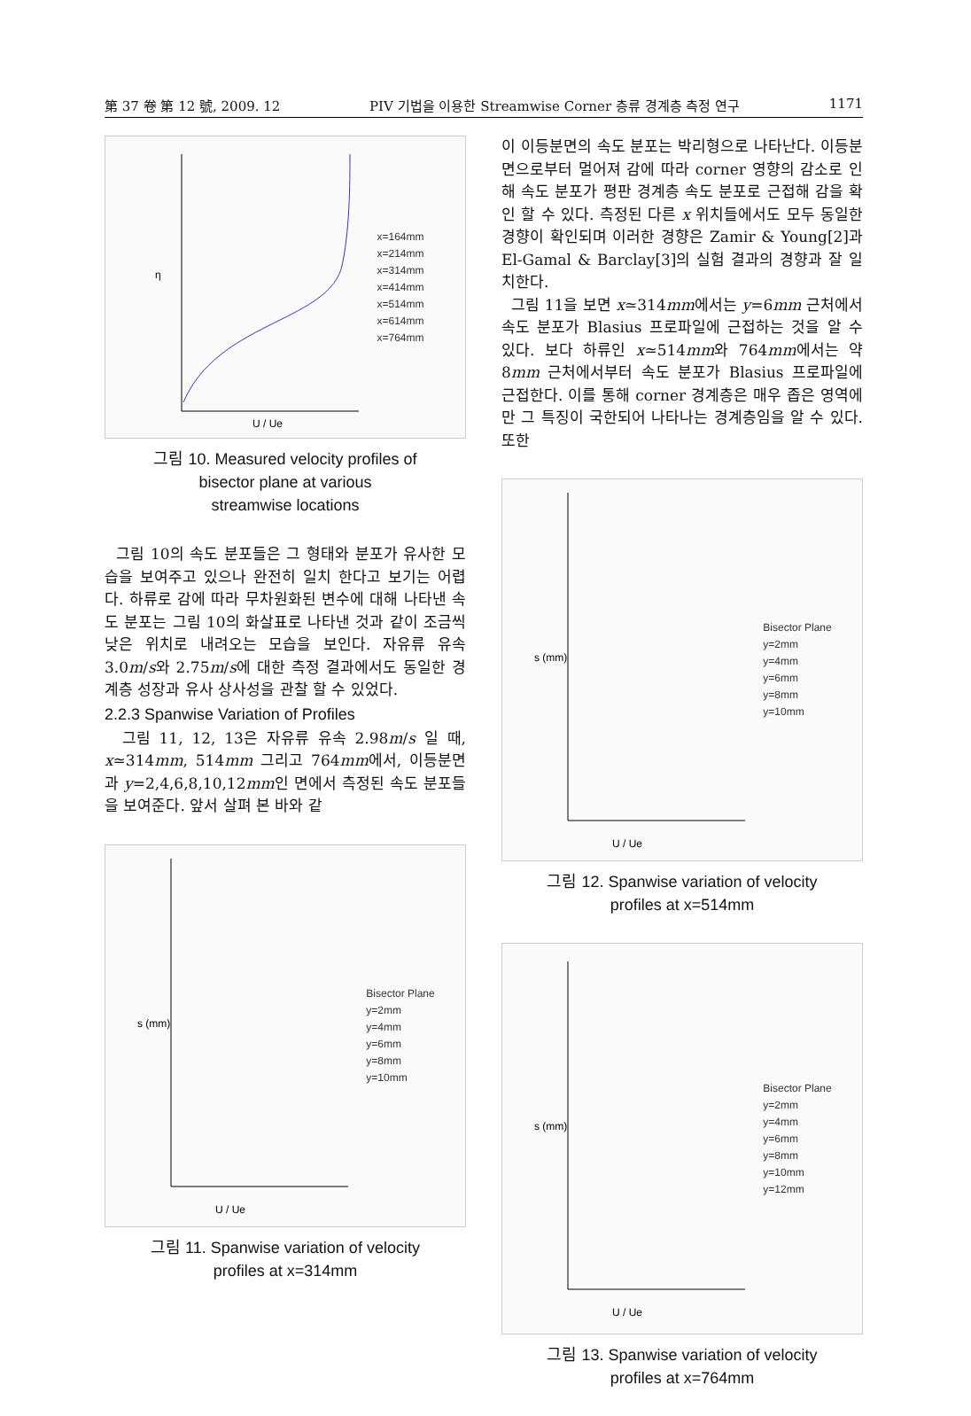第 37 卷 第 12 號, 2009. 12 PIV 기법을 이용한 Streamwise Corner 층류 경계층 측정 연구 1171
η
U / Ue
x=164mm
x=214mm
x=314mm
x=414mm
x=514mm
x=614mm
x=764mm
그림 10. Measured velocity profiles of
bisector plane at various
streamwise locations
그림 10의 속도 분포들은 그 형태와 분포가 유사한 모습을 보여주고 있으나 완전히 일치 한다고 보기는 어렵다. 하류로 감에 따라 무차원화된 변수에 대해 나타낸 속도 분포는 그림 10의 화살표로 나타낸 것과 같이 조금씩 낮은 위치로 내려오는 모습을 보인다. 자유류 유속 3.0m/s와 2.75m/s에 대한 측정 결과에서도 동일한 경계층 성장과 유사 상사성을 관찰 할 수 있었다.
2.2.3 Spanwise Variation of Profiles
그림 11, 12, 13은 자유류 유속 2.98m/s 일 때, x≃314mm, 514mm 그리고 764mm에서, 이등분면과 y=2,4,6,8,10,12mm인 면에서 측정된 속도 분포들을 보여준다. 앞서 살펴 본 바와 같
U / Ue
s (mm)
Bisector Plane
y=2mm
y=4mm
y=6mm
y=8mm
y=10mm
그림 11. Spanwise variation of velocity
profiles at x=314mm
이 이등분면의 속도 분포는 박리형으로 나타난다. 이등분면으로부터 멀어져 감에 따라 corner 영향의 감소로 인해 속도 분포가 평판 경계층 속도 분포로 근접해 감을 확인 할 수 있다. 측정된 다른 x 위치들에서도 모두 동일한 경향이 확인되며 이러한 경향은 Zamir & Young[2]과 El-Gamal & Barclay[3]의 실험 결과의 경향과 잘 일치한다.
그림 11을 보면 x≃314mm에서는 y=6mm 근처에서 속도 분포가 Blasius 프로파일에 근접하는 것을 알 수 있다. 보다 하류인 x≃514mm와 764mm에서는 약 8mm 근처에서부터 속도 분포가 Blasius 프로파일에 근접한다. 이를 통해 corner 경계층은 매우 좁은 영역에만 그 특징이 국한되어 나타나는 경계층임을 알 수 있다. 또한
U / Ue
s (mm)
Bisector Plane
y=2mm
y=4mm
y=6mm
y=8mm
y=10mm
그림 12. Spanwise variation of velocity
profiles at x=514mm
U / Ue
s (mm)
Bisector Plane
y=2mm
y=4mm
y=6mm
y=8mm
y=10mm
y=12mm
그림 13. Spanwise variation of velocity
profiles at x=764mm